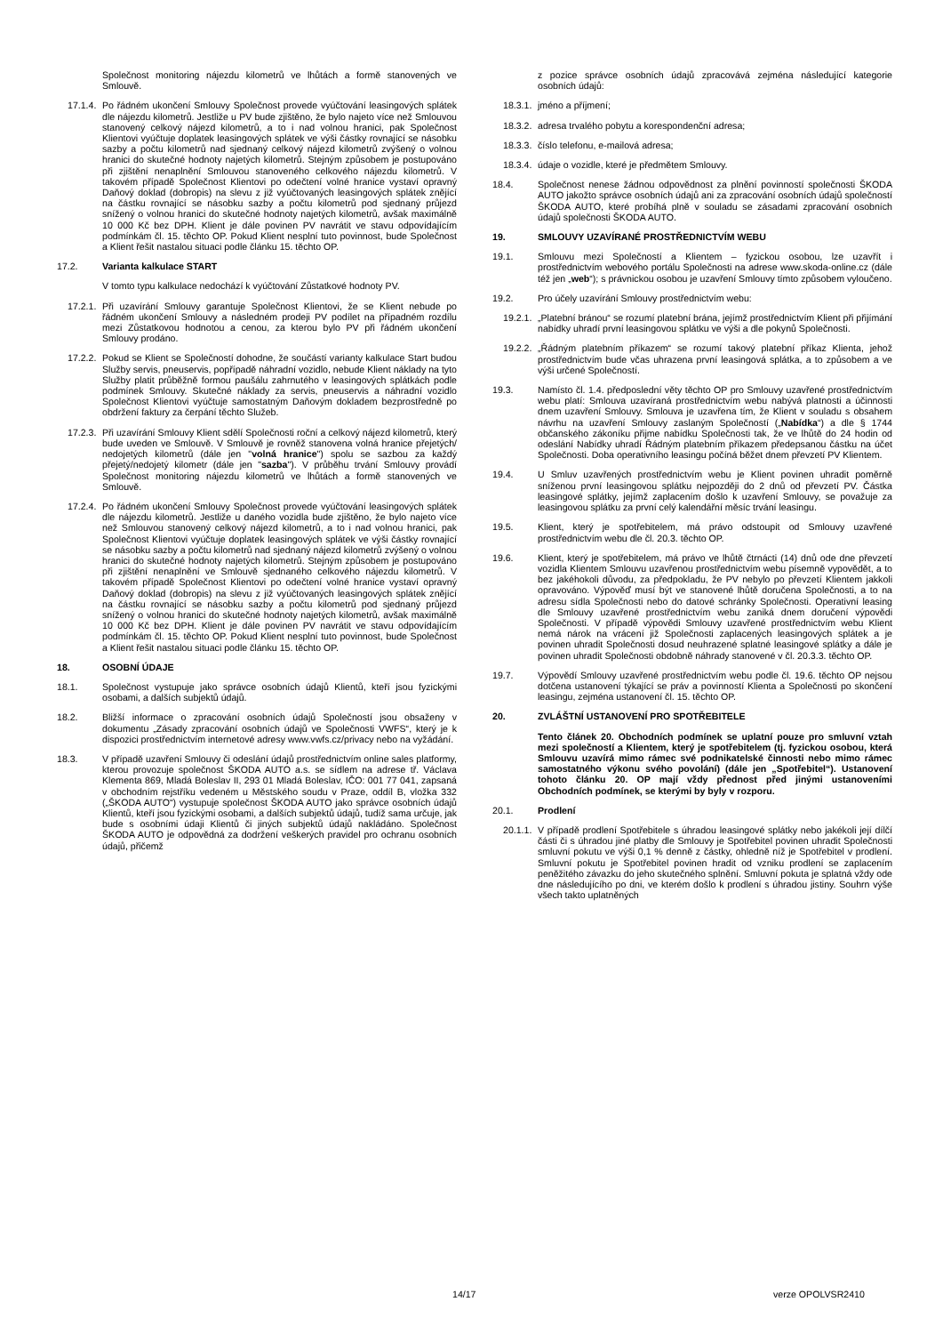Společnost monitoring nájezdu kilometrů ve lhůtách a formě stanovených ve Smlouvě.
17.1.4. Po řádném ukončení Smlouvy Společnost provede vyúčtování leasingových splátek dle nájezdu kilometrů. Jestliže u PV bude zjištěno, že bylo najeto více než Smlouvou stanovený celkový nájezd kilometrů, a to i nad volnou hranici, pak Společnost Klientovi vyúčtuje doplatek leasingových splátek ve výši částky rovnající se násobku sazby a počtu kilometrů nad sjednaný celkový nájezd kilometrů zvýšený o volnou hranici do skutečné hodnoty najetých kilometrů. Stejným způsobem je postupováno při zjištění nenaplnění Smlouvou stanoveného celkového nájezdu kilometrů. V takovém případě Společnost Klientovi po odečtení volné hranice vystaví opravný Daňový doklad (dobropis) na slevu z již vyúčtovaných leasingových splátek znějící na částku rovnající se násobku sazby a počtu kilometrů pod sjednaný průjezd snížený o volnou hranici do skutečné hodnoty najetých kilometrů, avšak maximálně 10 000 Kč bez DPH. Klient je dále povinen PV navrátit ve stavu odpovídajícím podmínkám čl. 15. těchto OP. Pokud Klient nesplní tuto povinnost, bude Společnost a Klient řešit nastalou situaci podle článku 15. těchto OP.
17.2. Varianta kalkulace START
V tomto typu kalkulace nedochází k vyúčtování Zůstatkové hodnoty PV.
17.2.1. Při uzavírání Smlouvy garantuje Společnost Klientovi, že se Klient nebude po řádném ukončení Smlouvy a následném prodeji PV podílet na případném rozdílu mezi Zůstatkovou hodnotou a cenou, za kterou bylo PV při řádném ukončení Smlouvy prodáno.
17.2.2. Pokud se Klient se Společností dohodne, že součástí varianty kalkulace Start budou Služby servis, pneuservis, popřípadě náhradní vozidlo, nebude Klient náklady na tyto Služby platit průběžně formou paušálu zahrnutého v leasingových splátkách podle podmínek Smlouvy. Skutečné náklady za servis, pneuservis a náhradní vozidlo Společnost Klientovi vyúčtuje samostatným Daňovým dokladem bezprostředně po obdržení faktury za čerpání těchto Služeb.
17.2.3. Při uzavírání Smlouvy Klient sdělí Společnosti roční a celkový nájezd kilometrů, který bude uveden ve Smlouvě. V Smlouvě je rovněž stanovena volná hranice přejetých/ nedojetých kilometrů (dále jen "volná hranice") spolu se sazbou za každý přejetý/nedojetý kilometr (dále jen "sazba"). V průběhu trvání Smlouvy provádí Společnost monitoring nájezdu kilometrů ve lhůtách a formě stanovených ve Smlouvě.
17.2.4. Po řádném ukončení Smlouvy Společnost provede vyúčtování leasingových splátek dle nájezdu kilometrů. Jestliže u daného vozidla bude zjištěno, že bylo najeto více než Smlouvou stanovený celkový nájezd kilometrů, a to i nad volnou hranici, pak Společnost Klientovi vyúčtuje doplatek leasingových splátek ve výši částky rovnající se násobku sazby a počtu kilometrů nad sjednaný nájezd kilometrů zvýšený o volnou hranici do skutečné hodnoty najetých kilometrů. Stejným způsobem je postupováno při zjištění nenaplnění ve Smlouvě sjednaného celkového nájezdu kilometrů. V takovém případě Společnost Klientovi po odečtení volné hranice vystaví opravný Daňový doklad (dobropis) na slevu z již vyúčtovaných leasingových splátek znějící na částku rovnající se násobku sazby a počtu kilometrů pod sjednaný průjezd snížený o volnou hranici do skutečné hodnoty najetých kilometrů, avšak maximálně 10 000 Kč bez DPH. Klient je dále povinen PV navrátit ve stavu odpovídajícím podmínkám čl. 15. těchto OP. Pokud Klient nesplní tuto povinnost, bude Společnost a Klient řešit nastalou situaci podle článku 15. těchto OP.
18. OSOBNÍ ÚDAJE
18.1. Společnost vystupuje jako správce osobních údajů Klientů, kteří jsou fyzickými osobami, a dalších subjektů údajů.
18.2. Bližší informace o zpracování osobních údajů Společností jsou obsaženy v dokumentu „Zásady zpracování osobních údajů ve Společnosti VWFS“, který je k dispozici prostřednictvím internetové adresy www.vwfs.cz/privacy nebo na vyžádání.
18.3. V případě uzavření Smlouvy či odeslání údajů prostřednictvím online sales platformy, kterou provozuje společnost ŠKODA AUTO a.s. se sídlem na adrese tř. Václava Klementa 869, Mladá Boleslav II, 293 01 Mladá Boleslav, IČO: 001 77 041, zapsaná v obchodním rejstříku vedeném u Městského soudu v Praze, oddíl B, vložka 332 („ŠKODA AUTO“) vystupuje společnost ŠKODA AUTO jako správce osobních údajů Klientů, kteří jsou fyzickými osobami, a dalších subjektů údajů, tudíž sama určuje, jak bude s osobními údaji Klientů či jiných subjektů údajů nakládáno. Společnost ŠKODA AUTO je odpovědná za dodržení veškerých pravidel pro ochranu osobních údajů, přičemž
z pozice správce osobních údajů zpracovává zejména následující kategorie osobních údajů:
18.3.1. jméno a příjmení;
18.3.2. adresa trvalého pobytu a korespondenční adresa;
18.3.3. číslo telefonu, e-mailová adresa;
18.3.4. údaje o vozidle, které je předmětem Smlouvy.
18.4. Společnost nenese žádnou odpovědnost za plnění povinností společnosti ŠKODA AUTO jakožto správce osobních údajů ani za zpracování osobních údajů společností ŠKODA AUTO, které probíhá plně v souladu se zásadami zpracování osobních údajů společnosti ŠKODA AUTO.
19. SMLOUVY UZAVÍRANÉ PROSTŘEDNICTVÍM WEBU
19.1. Smlouvu mezi Společností a Klientem – fyzickou osobou, lze uzavřít i prostřednictvím webového portálu Společnosti na adrese www.skoda-online.cz (dále též jen „web“); s právnickou osobou je uzavření Smlouvy tímto způsobem vyloučeno.
19.2. Pro účely uzavírání Smlouvy prostřednictvím webu:
19.2.1. „Platební bránou“ se rozumí platební brána, jejímž prostřednictvím Klient při přijímání nabídky uhradí první leasingovou splátku ve výši a dle pokynů Společnosti.
19.2.2. „Řádným platebním příkazem“ se rozumí takový platební příkaz Klienta, jehož prostřednictvím bude včas uhrazena první leasingová splátka, a to způsobem a ve výši určené Společností.
19.3. Namísto čl. 1.4. předposlední věty těchto OP pro Smlouvy uzavřené prostřednictvím webu platí: Smlouva uzavíraná prostřednictvím webu nabývá platnosti a účinnosti dnem uzavření Smlouvy. Smlouva je uzavřena tím, že Klient v souladu s obsahem návrhu na uzavření Smlouvy zaslaným Společností („Nabídka“) a dle § 1744 občanského zákoníku přijme nabídku Společnosti tak, že ve lhůtě do 24 hodin od odeslání Nabídky uhradí Řádným platebním příkazem předepsanou částku na účet Společnosti. Doba operativního leasingu počíná běžet dnem převzetí PV Klientem.
19.4. U Smluv uzavřených prostřednictvím webu je Klient povinen uhradit poměrně sníženou první leasingovou splátku nejpozději do 2 dnů od převzetí PV. Částka leasingové splátky, jejímž zaplacením došlo k uzavření Smlouvy, se považuje za leasingovou splátku za první celý kalendářní měsíc trvání leasingu.
19.5. Klient, který je spotřebitelem, má právo odstoupit od Smlouvy uzavřené prostřednictvím webu dle čl. 20.3. těchto OP.
19.6. Klient, který je spotřebitelem, má právo ve lhůtě čtrnácti (14) dnů ode dne převzetí vozidla Klientem Smlouvu uzavřenou prostřednictvím webu písemně vypovědět, a to bez jakéhokoli důvodu, za předpokladu, že PV nebylo po převzetí Klientem jakkoli opravováno. Výpověď musí být ve stanovené lhůtě doručena Společnosti, a to na adresu sídla Společnosti nebo do datové schránky Společnosti. Operativní leasing dle Smlouvy uzavřené prostřednictvím webu zaniká dnem doručení výpovědi Společnosti. V případě výpovědi Smlouvy uzavřené prostřednictvím webu Klient nemá nárok na vrácení již Společnosti zaplacených leasingových splátek a je povinen uhradit Společnosti dosud neuhrazené splatné leasingové splátky a dále je povinen uhradit Společnosti obdobně náhrady stanovené v čl. 20.3.3. těchto OP.
19.7. Výpovědí Smlouvy uzavřené prostřednictvím webu podle čl. 19.6. těchto OP nejsou dotčena ustanovení týkající se práv a povinností Klienta a Společnosti po skončení leasingu, zejména ustanovení čl. 15. těchto OP.
20. ZVLÁŠTNÍ USTANOVENÍ PRO SPOTŘEBITELE
Tento článek 20. Obchodních podmínek se uplatní pouze pro smluvní vztah mezi společností a Klientem, který je spotřebitelem (tj. fyzickou osobou, která Smlouvu uzavírá mimo rámec své podnikatelské činnosti nebo mimo rámec samostatného výkonu svého povolání) (dále jen „Spotřebitel“). Ustanovení tohoto článku 20. OP mají vždy přednost před jinými ustanoveními Obchodních podmínek, se kterými by byly v rozporu.
20.1. Prodlení
20.1.1. V případě prodlení Spotřebitele s úhradou leasingové splátky nebo jakékoli její dílčí části či s úhradou jiné platby dle Smlouvy je Spotřebitel povinen uhradit Společnosti smluvní pokutu ve výši 0,1 % denně z částky, ohledně níž je Spotřebitel v prodlení. Smluvní pokutu je Spotřebitel povinen hradit od vzniku prodlení se zaplacením peněžitého závazku do jeho skutečného splnění. Smluvní pokuta je splatná vždy ode dne následujícího po dni, ve kterém došlo k prodlení s úhradou jistiny. Souhrn výše všech takto uplatněných
14/17 verze OPOLVSR2410